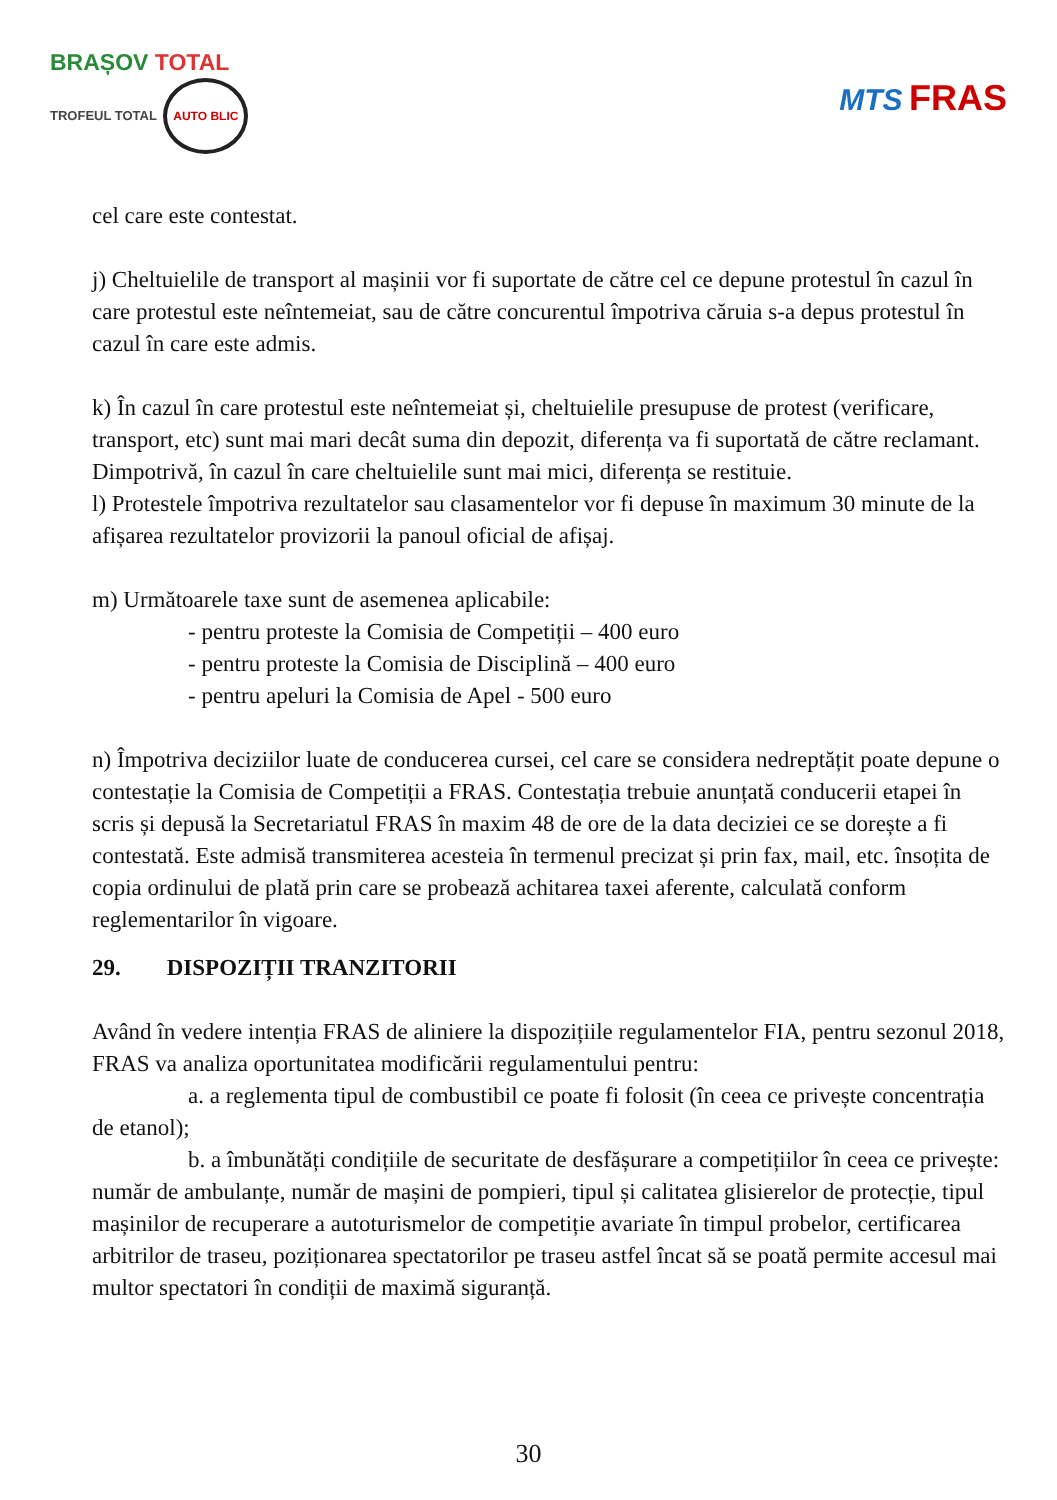BRAȘOV TOTAL
TROFEUL TOTAL AUTO BLIC
MTS FRAS
cel care este contestat.
j) Cheltuielile de transport al mașinii vor fi suportate de către cel ce depune protestul în cazul în care protestul este neîntemeiat, sau de către concurentul împotriva căruia s-a depus protestul în cazul în care este admis.
k) În cazul în care protestul este neîntemeiat și, cheltuielile presupuse de protest (verificare, transport, etc) sunt mai mari decât suma din depozit, diferența va fi suportată de către reclamant. Dimpotrivă, în cazul în care cheltuielile sunt mai mici, diferența se restituie.
l) Protestele împotriva rezultatelor sau clasamentelor vor fi depuse în maximum 30 minute de la afișarea rezultatelor provizorii la panoul oficial de afișaj.
m) Următoarele taxe sunt de asemenea aplicabile:
- pentru proteste la Comisia de Competiții – 400 euro
- pentru proteste la Comisia de Disciplină – 400 euro
- pentru apeluri la Comisia de Apel - 500 euro
n) Împotriva deciziilor luate de conducerea cursei, cel care se considera nedreptățit poate depune o contestație la Comisia de Competiții a FRAS. Contestația trebuie anunțată conducerii etapei în scris și depusă la Secretariatul FRAS în maxim 48 de ore de la data deciziei ce se dorește a fi contestată. Este admisă transmiterea acesteia în termenul precizat și prin fax, mail, etc. însoțita de copia ordinului de plată prin care se probează achitarea taxei aferente, calculată conform reglementarilor în vigoare.
29. DISPOZIȚII TRANZITORII
Având în vedere intenția FRAS de aliniere la dispozițiile regulamentelor FIA, pentru sezonul 2018, FRAS va analiza oportunitatea modificării regulamentului pentru:
a. a reglementa tipul de combustibil ce poate fi folosit (în ceea ce privește concentrația de etanol);
b. a îmbunătăți condițiile de securitate de desfășurare a competițiilor în ceea ce privește: număr de ambulanțe, număr de mașini de pompieri, tipul și calitatea glisierelor de protecție, tipul mașinilor de recuperare a autoturismelor de competiție avariate în timpul probelor, certificarea arbitrilor de traseu, poziționarea spectatorilor pe traseu astfel încat să se poată permite accesul mai multor spectatori în condiții de maximă siguranță.
30